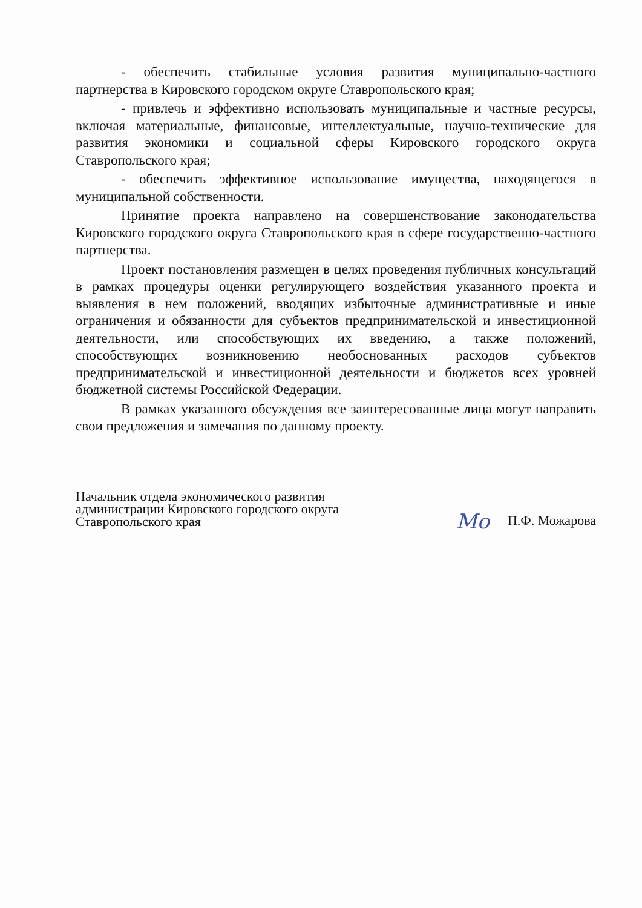- обеспечить стабильные условия развития муниципально-частного партнерства в Кировского городском округе Ставропольского края;
- привлечь и эффективно использовать муниципальные и частные ресурсы, включая материальные, финансовые, интеллектуальные, научно-технические для развития экономики и социальной сферы Кировского городского округа Ставропольского края;
- обеспечить эффективное использование имущества, находящегося в муниципальной собственности.
Принятие проекта направлено на совершенствование законодательства Кировского городского округа Ставропольского края в сфере государственно-частного партнерства.
Проект постановления размещен в целях проведения публичных консультаций в рамках процедуры оценки регулирующего воздействия указанного проекта и выявления в нем положений, вводящих избыточные административные и иные ограничения и обязанности для субъектов предпринимательской и инвестиционной деятельности, или способствующих их введению, а также положений, способствующих возникновению необоснованных расходов субъектов предпринимательской и инвестиционной деятельности и бюджетов всех уровней бюджетной системы Российской Федерации.
В рамках указанного обсуждения все заинтересованные лица могут направить свои предложения и замечания по данному проекту.
Начальник отдела экономического развития
администрации Кировского городского округа
Ставропольского края
Mo П.Ф. Можарова